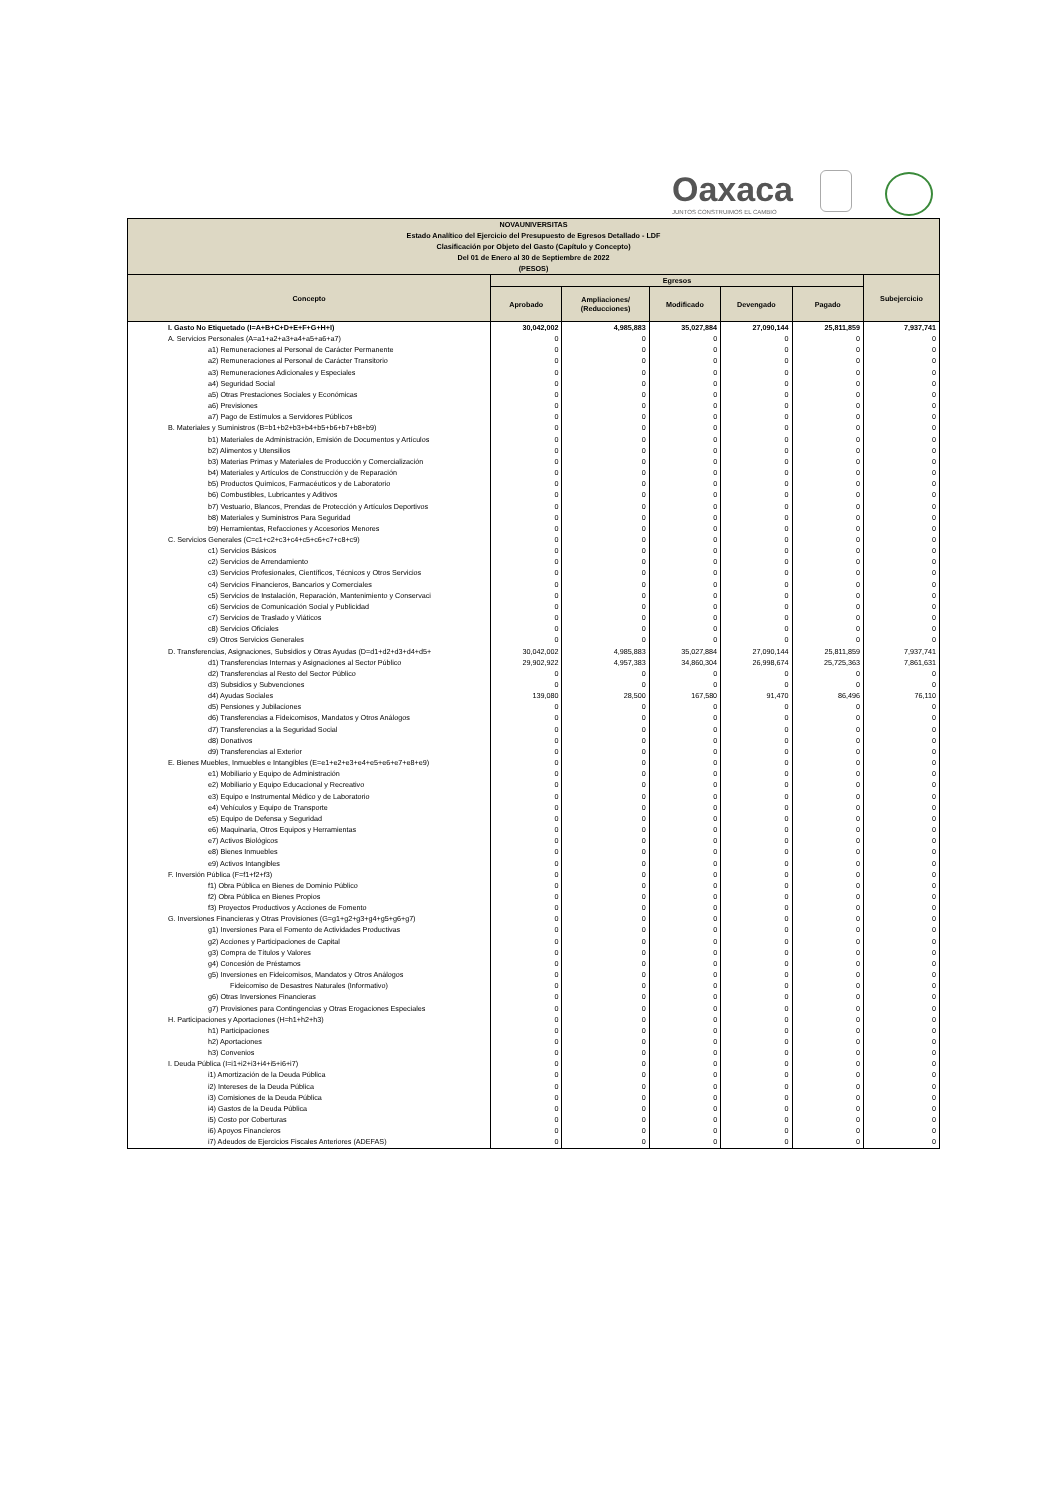Oaxaca
JUNTOS CONSTRUIMOS EL CAMBIO
| NOVAUNIVERSITAS Estado Analítico del Ejercicio del Presupuesto de Egresos Detallado - LDF Clasificación por Objeto del Gasto (Capítulo y Concepto) Del 01 de Enero al 30 de Septiembre de 2022 (PESOS) | | | | | | |
| Concepto | Egresos | | | | | Subejercicio |
| | Aprobado | Ampliaciones/ (Reducciones) | Modificado | Devengado | Pagado | |
| I. Gasto No Etiquetado (I=A+B+C+D+E+F+G+H+I) | 30,042,002 | 4,985,883 | 35,027,884 | 27,090,144 | 25,811,859 | 7,937,741 |
| A. Servicios Personales (A=a1+a2+a3+a4+a5+a6+a7) | 0 | 0 | 0 | 0 | 0 | 0 |
| a1) Remuneraciones al Personal de Carácter Permanente | 0 | 0 | 0 | 0 | 0 | 0 |
| a2) Remuneraciones al Personal de Carácter Transitorio | 0 | 0 | 0 | 0 | 0 | 0 |
| a3) Remuneraciones Adicionales y Especiales | 0 | 0 | 0 | 0 | 0 | 0 |
| a4) Seguridad Social | 0 | 0 | 0 | 0 | 0 | 0 |
| a5) Otras Prestaciones Sociales y Económicas | 0 | 0 | 0 | 0 | 0 | 0 |
| a6) Previsiones | 0 | 0 | 0 | 0 | 0 | 0 |
| a7) Pago de Estímulos a Servidores Públicos | 0 | 0 | 0 | 0 | 0 | 0 |
| B. Materiales y Suministros (B=b1+b2+b3+b4+b5+b6+b7+b8+b9) | 0 | 0 | 0 | 0 | 0 | 0 |
| b1) Materiales de Administración, Emisión de Documentos y Artículos | 0 | 0 | 0 | 0 | 0 | 0 |
| b2) Alimentos y Utensilios | 0 | 0 | 0 | 0 | 0 | 0 |
| b3) Materias Primas y Materiales de Producción y Comercialización | 0 | 0 | 0 | 0 | 0 | 0 |
| b4) Materiales y Artículos de Construcción y de Reparación | 0 | 0 | 0 | 0 | 0 | 0 |
| b5) Productos Químicos, Farmacéuticos y de Laboratorio | 0 | 0 | 0 | 0 | 0 | 0 |
| b6) Combustibles, Lubricantes y Aditivos | 0 | 0 | 0 | 0 | 0 | 0 |
| b7) Vestuario, Blancos, Prendas de Protección y Artículos Deportivos | 0 | 0 | 0 | 0 | 0 | 0 |
| b8) Materiales y Suministros Para Seguridad | 0 | 0 | 0 | 0 | 0 | 0 |
| b9) Herramientas, Refacciones y Accesorios Menores | 0 | 0 | 0 | 0 | 0 | 0 |
| C. Servicios Generales (C=c1+c2+c3+c4+c5+c6+c7+c8+c9) | 0 | 0 | 0 | 0 | 0 | 0 |
| c1) Servicios Básicos | 0 | 0 | 0 | 0 | 0 | 0 |
| c2) Servicios de Arrendamiento | 0 | 0 | 0 | 0 | 0 | 0 |
| c3) Servicios Profesionales, Científicos, Técnicos y Otros Servicios | 0 | 0 | 0 | 0 | 0 | 0 |
| c4) Servicios Financieros, Bancarios y Comerciales | 0 | 0 | 0 | 0 | 0 | 0 |
| c5) Servicios de Instalación, Reparación, Mantenimiento y Conservaci | 0 | 0 | 0 | 0 | 0 | 0 |
| c6) Servicios de Comunicación Social y Publicidad | 0 | 0 | 0 | 0 | 0 | 0 |
| c7) Servicios de Traslado y Viáticos | 0 | 0 | 0 | 0 | 0 | 0 |
| c8) Servicios Oficiales | 0 | 0 | 0 | 0 | 0 | 0 |
| c9) Otros Servicios Generales | 0 | 0 | 0 | 0 | 0 | 0 |
| D. Transferencias, Asignaciones, Subsidios y Otras Ayudas (D=d1+d2+d3+d4+d5+ | 30,042,002 | 4,985,883 | 35,027,884 | 27,090,144 | 25,811,859 | 7,937,741 |
| d1) Transferencias Internas y Asignaciones al Sector Público | 29,902,922 | 4,957,383 | 34,860,304 | 26,998,674 | 25,725,363 | 7,861,631 |
| d2) Transferencias al Resto del Sector Público | 0 | 0 | 0 | 0 | 0 | 0 |
| d3) Subsidios y Subvenciones | 0 | 0 | 0 | 0 | 0 | 0 |
| d4) Ayudas Sociales | 139,080 | 28,500 | 167,580 | 91,470 | 86,496 | 76,110 |
| d5) Pensiones y Jubilaciones | 0 | 0 | 0 | 0 | 0 | 0 |
| d6) Transferencias a Fideicomisos, Mandatos y Otros Análogos | 0 | 0 | 0 | 0 | 0 | 0 |
| d7) Transferencias a la Seguridad Social | 0 | 0 | 0 | 0 | 0 | 0 |
| d8) Donativos | 0 | 0 | 0 | 0 | 0 | 0 |
| d9) Transferencias al Exterior | 0 | 0 | 0 | 0 | 0 | 0 |
| E. Bienes Muebles, Inmuebles e Intangibles (E=e1+e2+e3+e4+e5+e6+e7+e8+e9) | 0 | 0 | 0 | 0 | 0 | 0 |
| e1) Mobiliario y Equipo de Administración | 0 | 0 | 0 | 0 | 0 | 0 |
| e2) Mobiliario y Equipo Educacional y Recreativo | 0 | 0 | 0 | 0 | 0 | 0 |
| e3) Equipo e Instrumental Médico y de Laboratorio | 0 | 0 | 0 | 0 | 0 | 0 |
| e4) Vehículos y Equipo de Transporte | 0 | 0 | 0 | 0 | 0 | 0 |
| e5) Equipo de Defensa y Seguridad | 0 | 0 | 0 | 0 | 0 | 0 |
| e6) Maquinaria, Otros Equipos y Herramientas | 0 | 0 | 0 | 0 | 0 | 0 |
| e7) Activos Biológicos | 0 | 0 | 0 | 0 | 0 | 0 |
| e8) Bienes Inmuebles | 0 | 0 | 0 | 0 | 0 | 0 |
| e9) Activos Intangibles | 0 | 0 | 0 | 0 | 0 | 0 |
| F. Inversión Pública (F=f1+f2+f3) | 0 | 0 | 0 | 0 | 0 | 0 |
| f1) Obra Pública en Bienes de Dominio Público | 0 | 0 | 0 | 0 | 0 | 0 |
| f2) Obra Pública en Bienes Propios | 0 | 0 | 0 | 0 | 0 | 0 |
| f3) Proyectos Productivos y Acciones de Fomento | 0 | 0 | 0 | 0 | 0 | 0 |
| G. Inversiones Financieras y Otras Provisiones (G=g1+g2+g3+g4+g5+g6+g7) | 0 | 0 | 0 | 0 | 0 | 0 |
| g1) Inversiones Para el Fomento de Actividades Productivas | 0 | 0 | 0 | 0 | 0 | 0 |
| g2) Acciones y Participaciones de Capital | 0 | 0 | 0 | 0 | 0 | 0 |
| g3) Compra de Títulos y Valores | 0 | 0 | 0 | 0 | 0 | 0 |
| g4) Concesión de Préstamos | 0 | 0 | 0 | 0 | 0 | 0 |
| g5) Inversiones en Fideicomisos, Mandatos y Otros Análogos | 0 | 0 | 0 | 0 | 0 | 0 |
| Fideicomiso de Desastres Naturales (Informativo) | 0 | 0 | 0 | 0 | 0 | 0 |
| g6) Otras Inversiones Financieras | 0 | 0 | 0 | 0 | 0 | 0 |
| g7) Provisiones para Contingencias y Otras Erogaciones Especiales | 0 | 0 | 0 | 0 | 0 | 0 |
| H. Participaciones y Aportaciones (H=h1+h2+h3) | 0 | 0 | 0 | 0 | 0 | 0 |
| h1) Participaciones | 0 | 0 | 0 | 0 | 0 | 0 |
| h2) Aportaciones | 0 | 0 | 0 | 0 | 0 | 0 |
| h3) Convenios | 0 | 0 | 0 | 0 | 0 | 0 |
| I. Deuda Pública (I=i1+i2+i3+i4+i5+i6+i7) | 0 | 0 | 0 | 0 | 0 | 0 |
| i1) Amortización de la Deuda Pública | 0 | 0 | 0 | 0 | 0 | 0 |
| i2) Intereses de la Deuda Pública | 0 | 0 | 0 | 0 | 0 | 0 |
| i3) Comisiones de la Deuda Pública | 0 | 0 | 0 | 0 | 0 | 0 |
| i4) Gastos de la Deuda Pública | 0 | 0 | 0 | 0 | 0 | 0 |
| i5) Costo por Coberturas | 0 | 0 | 0 | 0 | 0 | 0 |
| i6) Apoyos Financieros | 0 | 0 | 0 | 0 | 0 | 0 |
| i7) Adeudos de Ejercicios Fiscales Anteriores (ADEFAS) | 0 | 0 | 0 | 0 | 0 | 0 |